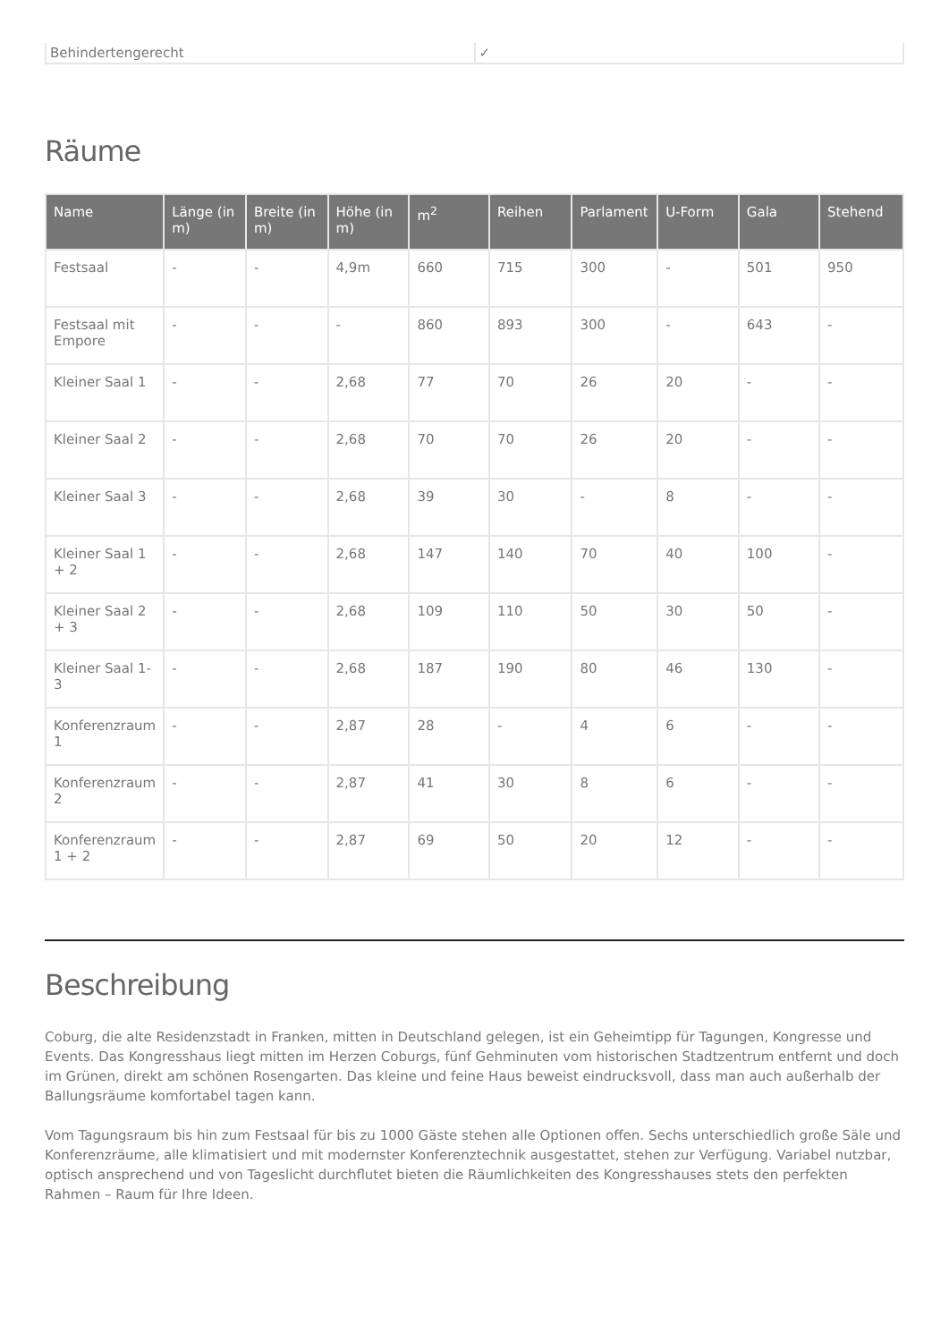| Behindertengerecht | ✓ |
Räume
| Name | Länge (in m) | Breite (in m) | Höhe (in m) | m<sup>2</sup> | Reihen | Parlament | U-Form | Gala | Stehend |
| --- | --- | --- | --- | --- | --- | --- | --- | --- | --- |
| Festsaal | - | - | 4,9m | 660 | 715 | 300 | - | 501 | 950 |
| Festsaal mit Empore | - | - | - | 860 | 893 | 300 | - | 643 | - |
| Kleiner Saal 1 | - | - | 2,68 | 77 | 70 | 26 | 20 | - | - |
| Kleiner Saal 2 | - | - | 2,68 | 70 | 70 | 26 | 20 | - | - |
| Kleiner Saal 3 | - | - | 2,68 | 39 | 30 | - | 8 | - | - |
| Kleiner Saal 1 + 2 | - | - | 2,68 | 147 | 140 | 70 | 40 | 100 | - |
| Kleiner Saal 2 + 3 | - | - | 2,68 | 109 | 110 | 50 | 30 | 50 | - |
| Kleiner Saal 1-3 | - | - | 2,68 | 187 | 190 | 80 | 46 | 130 | - |
| Konferenzraum 1 | - | - | 2,87 | 28 | - | 4 | 6 | - | - |
| Konferenzraum 2 | - | - | 2,87 | 41 | 30 | 8 | 6 | - | - |
| Konferenzraum 1 + 2 | - | - | 2,87 | 69 | 50 | 20 | 12 | - | - |
Beschreibung
Coburg, die alte Residenzstadt in Franken, mitten in Deutschland gelegen, ist ein Geheimtipp für Tagungen, Kongresse und Events. Das Kongresshaus liegt mitten im Herzen Coburgs, fünf Gehminuten vom historischen Stadtzentrum entfernt und doch im Grünen, direkt am schönen Rosengarten. Das kleine und feine Haus beweist eindrucksvoll, dass man auch außerhalb der Ballungsräume komfortabel tagen kann.
Vom Tagungsraum bis hin zum Festsaal für bis zu 1000 Gäste stehen alle Optionen offen. Sechs unterschiedlich große Säle und Konferenzräume, alle klimatisiert und mit modernster Konferenztechnik ausgestattet, stehen zur Verfügung. Variabel nutzbar, optisch ansprechend und von Tageslicht durchflutet bieten die Räumlichkeiten des Kongresshauses stets den perfekten Rahmen – Raum für Ihre Ideen.